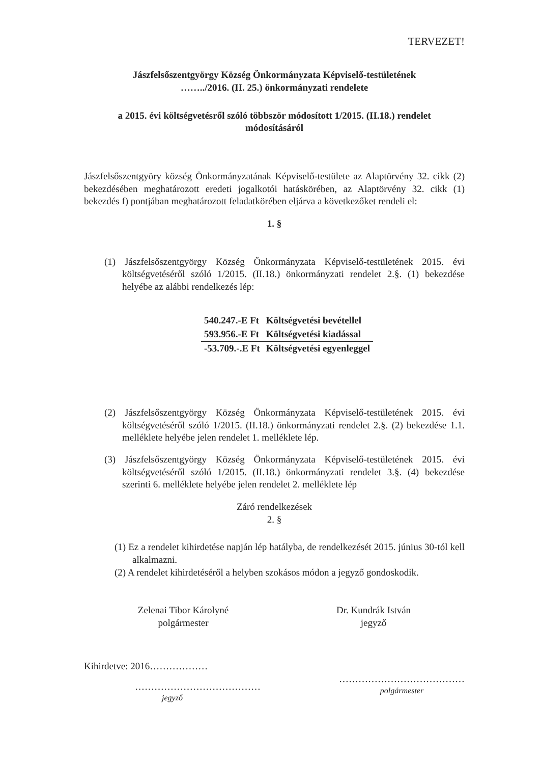TERVEZET!
Jászfelsőszentgyörgy Község Önkormányzata Képviselő-testületének
……../2016. (II. 25.) önkormányzati rendelete
a 2015. évi költségvetésről szóló többször módosított 1/2015. (II.18.) rendelet
módosításáról
Jászfelsőszentgyöry község Önkormányzatának Képviselő-testülete az Alaptörvény 32. cikk (2) bekezdésében meghatározott eredeti jogalkotói hatáskörében, az Alaptörvény 32. cikk (1) bekezdés f) pontjában meghatározott feladatkörében eljárva a következőket rendeli el:
1. §
(1) Jászfelsőszentgyörgy Község Önkormányzata Képviselő-testületének 2015. évi költségvetéséről szóló 1/2015. (II.18.) önkormányzati rendelet 2.§. (1) bekezdése helyébe az alábbi rendelkezés lép:
| 540.247.-E Ft | Költségvetési bevétellel |
| 593.956.-E Ft | Költségvetési kiadással |
| -53.709.-.E Ft | Költségvetési egyenleggel |
(2) Jászfelsőszentgyörgy Község Önkormányzata Képviselő-testületének 2015. évi költségvetéséről szóló 1/2015. (II.18.) önkormányzati rendelet 2.§. (2) bekezdése 1.1. melléklete helyébe jelen rendelet 1. melléklete lép.
(3) Jászfelsőszentgyörgy Község Önkormányzata Képviselő-testületének 2015. évi költségvetéséről szóló 1/2015. (II.18.) önkormányzati rendelet 3.§. (4) bekezdése szerinti 6. melléklete helyébe jelen rendelet 2. melléklete lép
Záró rendelkezések
2. §
(1) Ez a rendelet kihirdetése napján lép hatályba, de rendelkezését 2015. június 30-tól kell alkalmazni.
(2) A rendelet kihirdetéséről a helyben szokásos módon a jegyző gondoskodik.
Zelenai Tibor Károlyné
polgármester
Dr. Kundrák István
jegyző
Kihirdetve: 2016………………
…………………………………
jegyző
…………………………………
polgármester